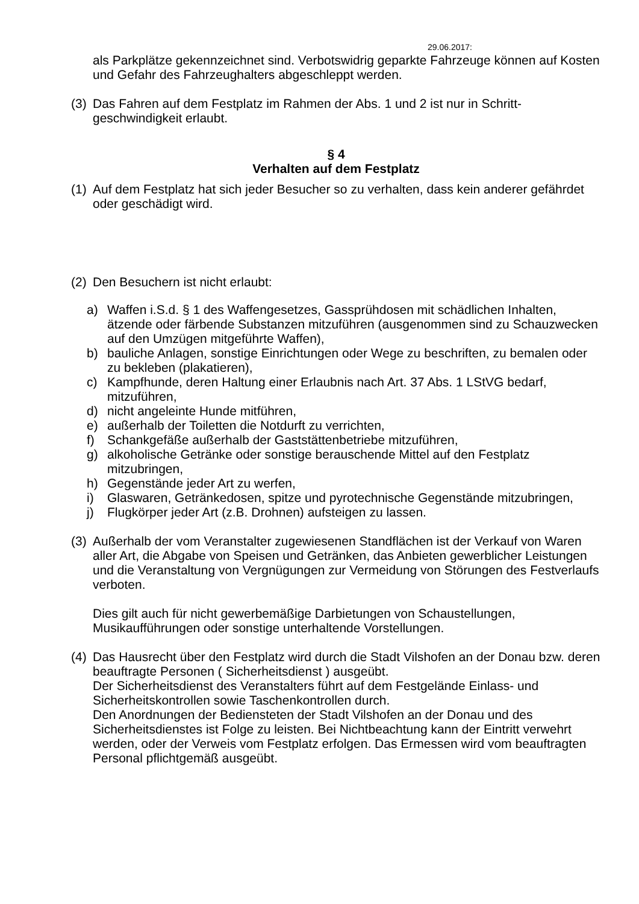29.06.2017:
als Parkplätze gekennzeichnet sind. Verbotswidrig geparkte Fahrzeuge können auf Kosten und Gefahr des Fahrzeughalters abgeschleppt werden.
(3) Das Fahren auf dem Festplatz im Rahmen der Abs. 1 und 2 ist nur in Schritt-geschwindigkeit erlaubt.
§ 4
Verhalten auf dem Festplatz
(1) Auf dem Festplatz hat sich jeder Besucher so zu verhalten, dass kein anderer gefährdet oder geschädigt wird.
(2) Den Besuchern ist nicht erlaubt:
a) Waffen i.S.d. § 1 des Waffengesetzes, Gassprühdosen mit schädlichen Inhalten, ätzende oder färbende Substanzen mitzuführen (ausgenommen sind zu Schauzwecken auf den Umzügen mitgeführte Waffen),
b) bauliche Anlagen, sonstige Einrichtungen oder Wege zu beschriften, zu bemalen oder zu bekleben (plakatieren),
c) Kampfhunde, deren Haltung einer Erlaubnis nach Art. 37 Abs. 1 LStVG bedarf, mitzuführen,
d) nicht angeleinte Hunde mitführen,
e) außerhalb der Toiletten die Notdurft zu verrichten,
f) Schankgefäße außerhalb der Gaststättenbetriebe mitzuführen,
g) alkoholische Getränke oder sonstige berauschende Mittel auf den Festplatz mitzubringen,
h) Gegenstände jeder Art zu werfen,
i) Glaswaren, Getränkedosen, spitze und pyrotechnische Gegenstände mitzubringen,
j) Flugkörper jeder Art (z.B. Drohnen) aufsteigen zu lassen.
(3) Außerhalb der vom Veranstalter zugewiesenen Standflächen ist der Verkauf von Waren aller Art, die Abgabe von Speisen und Getränken, das Anbieten gewerblicher Leistungen und die Veranstaltung von Vergnügungen zur Vermeidung von Störungen des Festverlaufs verboten.
Dies gilt auch für nicht gewerbemäßige Darbietungen von Schaustellungen, Musikaufführungen oder sonstige unterhaltende Vorstellungen.
(4) Das Hausrecht über den Festplatz wird durch die Stadt Vilshofen an der Donau bzw. deren beauftragte Personen ( Sicherheitsdienst ) ausgeübt.
Der Sicherheitsdienst des Veranstalters führt auf dem Festgelände Einlass- und Sicherheitskontrollen sowie Taschenkontrollen durch.
Den Anordnungen der Bediensteten der Stadt Vilshofen an der Donau und des Sicherheitsdienstes ist Folge zu leisten. Bei Nichtbeachtung kann der Eintritt verwehrt werden, oder der Verweis vom Festplatz erfolgen. Das Ermessen wird vom beauftragten Personal pflichtgemäß ausgeübt.